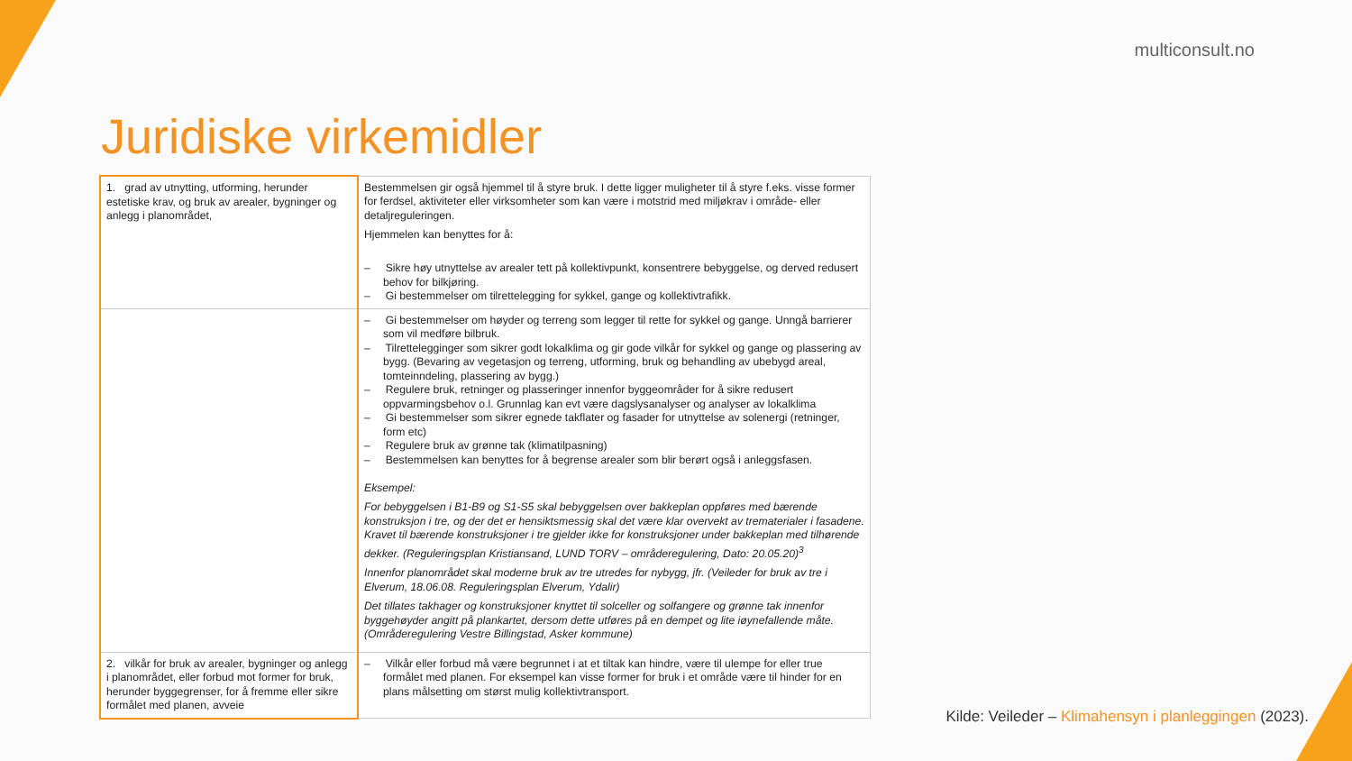multiconsult.no
Juridiske virkemidler
| 1. grad av utnytting, utforming, herunder estetiske krav, og bruk av arealer, bygninger og anlegg i planområdet, | Bestemmelsen gir også hjemmel til å styre bruk. I dette ligger muligheter til å styre f.eks. visse former for ferdsel, aktiviteter eller virksomheter som kan være i motstrid med miljøkrav i område- eller detaljreguleringen. Hjemmelen kan benyttes for å: – Sikre høy utnyttelse av arealer tett på kollektivpunkt, konsentrere bebyggelse, og derved redusert behov for bilkjøring. – Gi bestemmelser om tilrettelegging for sykkel, gange og kollektivtrafikk. |
| | – Gi bestemmelser om høyder og terreng som legger til rette for sykkel og gange. Unngå barrierer som vil medføre bilbruk. – Tilrettelegginger som sikrer godt lokalklima og gir gode vilkår for sykkel og gange og plassering av bygg. (Bevaring av vegetasjon og terreng, utforming, bruk og behandling av ubebygd areal, tomteinndeling, plassering av bygg.) – Regulere bruk, retninger og plasseringer innenfor byggeområder for å sikre redusert oppvarmingsbehov o.l. Grunnlag kan evt være dagslysanalyser og analyser av lokalklima – Gi bestemmelser som sikrer egnede takflater og fasader for utnyttelse av solenergi (retninger, form etc) – Regulere bruk av grønne tak (klimatilpasning) – Bestemmelsen kan benyttes for å begrense arealer som blir berørt også i anleggsfasen. Eksempel: For bebyggelsen i B1-B9 og S1-S5 skal bebyggelsen over bakkeplan oppføres med bærende konstruksjon i tre, og der det er hensiktsmessig skal det være klar overvekt av trematerialer i fasadene. Kravet til bærende konstruksjoner i tre gjelder ikke for konstruksjoner under bakkeplan med tilhørende dekker. (Reguleringsplan Kristiansand, LUND TORV – områderegulering, Dato: 20.05.20)<sup>3</sup> Innenfor planområdet skal moderne bruk av tre utredes for nybygg, jfr. (Veileder for bruk av tre i Elverum, 18.06.08. Reguleringsplan Elverum, Ydalir) Det tillates takhager og konstruksjoner knyttet til solceller og solfangere og grønne tak innenfor byggehøyder angitt på plankartet, dersom dette utføres på en dempet og lite iøynefallende måte. (Områderegulering Vestre Billingstad, Asker kommune) |
| 2. vilkår for bruk av arealer, bygninger og anlegg i planområdet, eller forbud mot former for bruk, herunder byggegrenser, for å fremme eller sikre formålet med planen, avveie | – Vilkår eller forbud må være begrunnet i at et tiltak kan hindre, være til ulempe for eller true formålet med planen. For eksempel kan visse former for bruk i et område være til hinder for en plans målsetting om størst mulig kollektivtransport. |
Kilde: Veileder – Klimahensyn i planleggingen (2023).